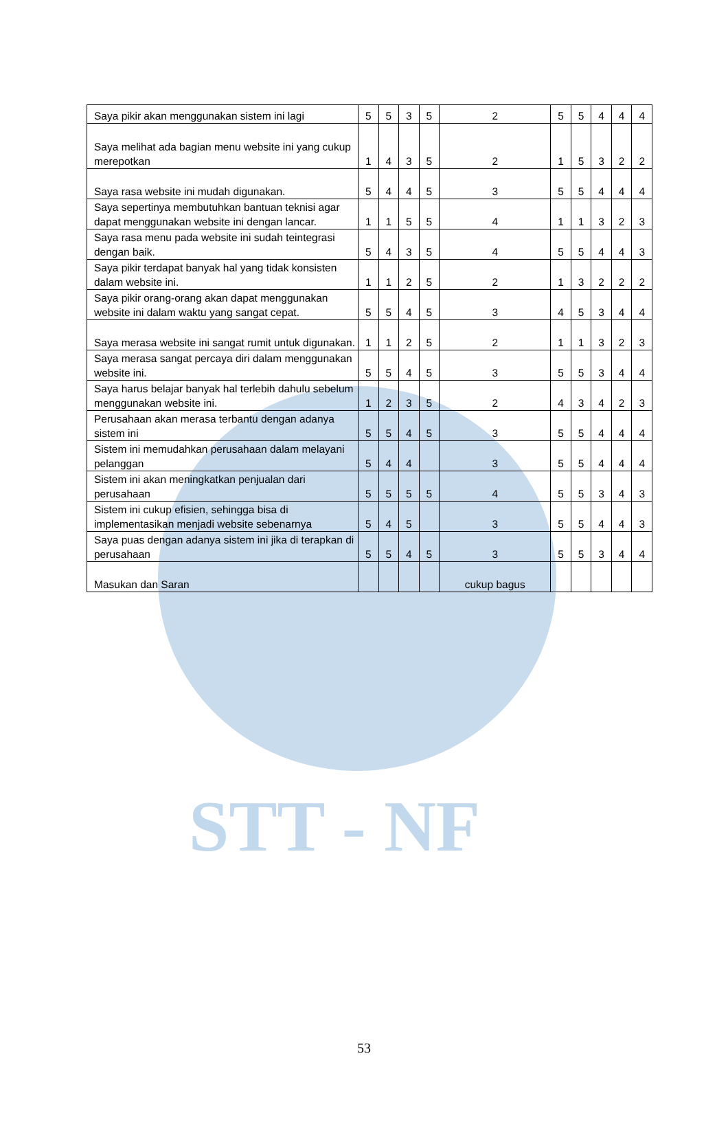STT - NF
| Saya pikir akan menggunakan sistem ini lagi | 5 | 5 | 3 | 5 | 2 | 5 | 5 | 4 | 4 | 4 |
| Saya melihat ada bagian menu website ini yang cukup merepotkan | 1 | 4 | 3 | 5 | 2 | 1 | 5 | 3 | 2 | 2 |
| Saya rasa website ini mudah digunakan. | 5 | 4 | 4 | 5 | 3 | 5 | 5 | 4 | 4 | 4 |
| Saya sepertinya membutuhkan bantuan teknisi agar dapat menggunakan website ini dengan lancar. | 1 | 1 | 5 | 5 | 4 | 1 | 1 | 3 | 2 | 3 |
| Saya rasa menu pada website ini sudah teintegrasi dengan baik. | 5 | 4 | 3 | 5 | 4 | 5 | 5 | 4 | 4 | 3 |
| Saya pikir terdapat banyak hal yang tidak konsisten dalam website ini. | 1 | 1 | 2 | 5 | 2 | 1 | 3 | 2 | 2 | 2 |
| Saya pikir orang-orang akan dapat menggunakan website ini dalam waktu yang sangat cepat. | 5 | 5 | 4 | 5 | 3 | 4 | 5 | 3 | 4 | 4 |
| Saya merasa website ini sangat rumit untuk digunakan. | 1 | 1 | 2 | 5 | 2 | 1 | 1 | 3 | 2 | 3 |
| Saya merasa sangat percaya diri dalam menggunakan website ini. | 5 | 5 | 4 | 5 | 3 | 5 | 5 | 3 | 4 | 4 |
| Saya harus belajar banyak hal terlebih dahulu sebelum menggunakan website ini. | 1 | 2 | 3 | 5 | 2 | 4 | 3 | 4 | 2 | 3 |
| Perusahaan akan merasa terbantu dengan adanya sistem ini | 5 | 5 | 4 | 5 | 3 | 5 | 5 | 4 | 4 | 4 |
| Sistem ini memudahkan perusahaan dalam melayani pelanggan | 5 | 4 | 4 | | 3 | 5 | 5 | 4 | 4 | 4 |
| Sistem ini akan meningkatkan penjualan dari perusahaan | 5 | 5 | 5 | 5 | 4 | 5 | 5 | 3 | 4 | 3 |
| Sistem ini cukup efisien, sehingga bisa di implementasikan menjadi website sebenarnya | 5 | 4 | 5 | | 3 | 5 | 5 | 4 | 4 | 3 |
| Saya puas dengan adanya sistem ini jika di terapkan di perusahaan | 5 | 5 | 4 | 5 | 3 | 5 | 5 | 3 | 4 | 4 |
| Masukan dan Saran | | | | | cukup bagus | | | | | |
53